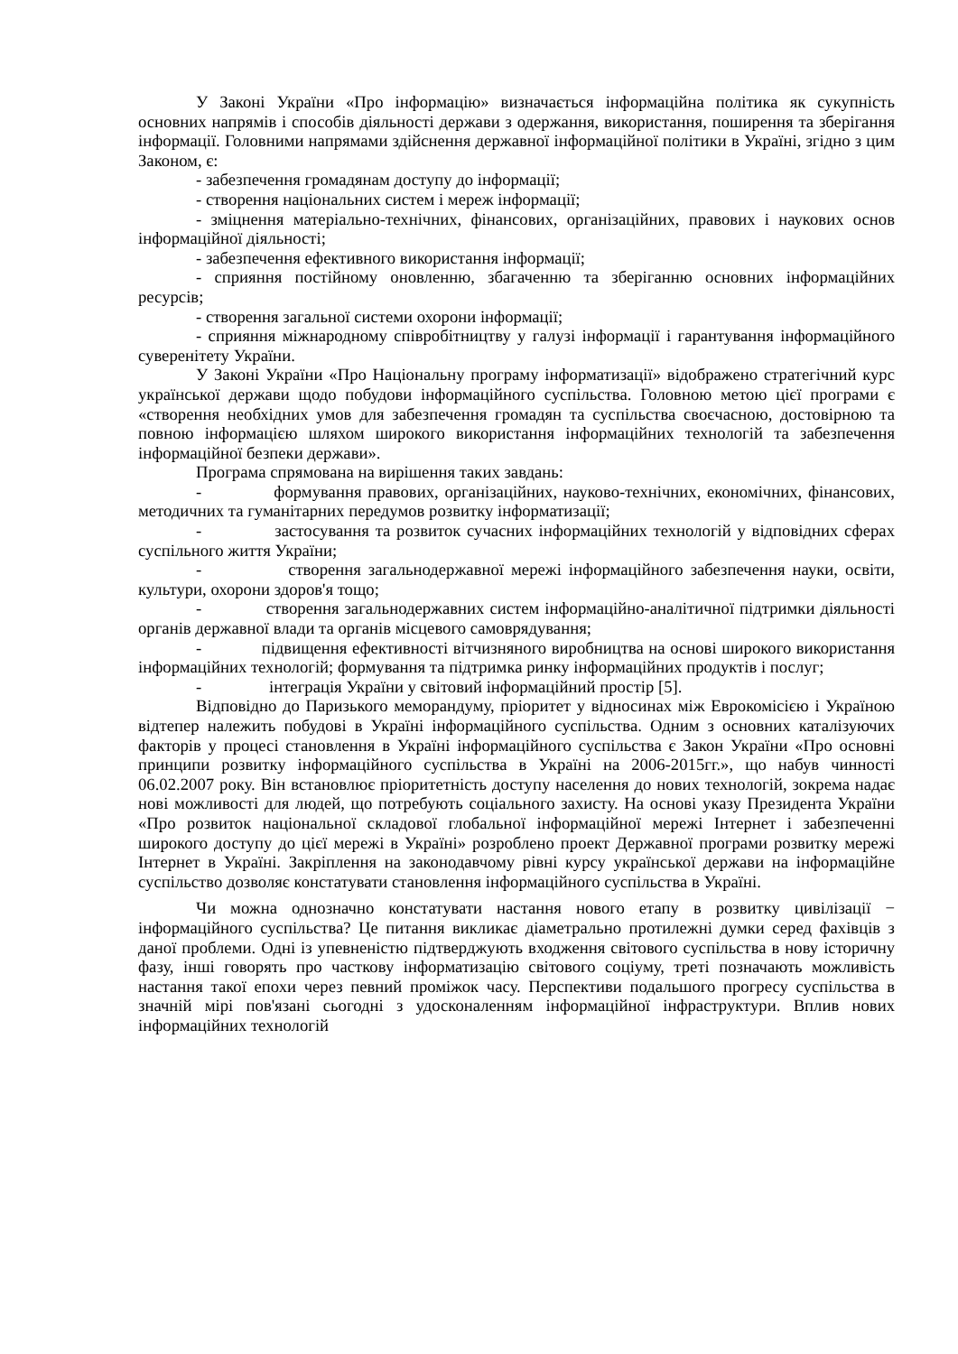У Законі України «Про інформацію» визначається інформаційна політика як сукупність основних напрямів і способів діяльності держави з одержання, використання, поширення та зберігання інформації. Головними напрямами здійснення державної інформаційної політики в Україні, згідно з цим Законом, є:
- забезпечення громадянам доступу до інформації;
- створення національних систем і мереж інформації;
- зміцнення матеріально-технічних, фінансових, організаційних, правових і наукових основ інформаційної діяльності;
- забезпечення ефективного використання інформації;
- сприяння постійному оновленню, збагаченню та зберіганню основних інформаційних ресурсів;
- створення загальної системи охорони інформації;
- сприяння міжнародному співробітництву у галузі інформації і гарантування інформаційного суверенітету України.
У Законі України «Про Національну програму інформатизації» відображено стратегічний курс української держави щодо побудови інформаційного суспільства. Головною метою цієї програми є «створення необхідних умов для забезпечення громадян та суспільства своєчасною, достовірною та повною інформацією шляхом широкого використання інформаційних технологій та забезпечення інформаційної безпеки держави».
Програма спрямована на вирішення таких завдань:
- формування правових, організаційних, науково-технічних, економічних, фінансових, методичних та гуманітарних передумов розвитку інформатизації;
- застосування та розвиток сучасних інформаційних технологій у відповідних сферах суспільного життя України;
- створення загальнодержавної мережі інформаційного забезпечення науки, освіти, культури, охорони здоров'я тощо;
- створення загальнодержавних систем інформаційно-аналітичної підтримки діяльності органів державної влади та органів місцевого самоврядування;
- підвищення ефективності вітчизняного виробництва на основі широкого використання інформаційних технологій; формування та підтримка ринку інформаційних продуктів і послуг;
- інтеграція України у світовий інформаційний простір [5].
Відповідно до Паризького меморандуму, пріоритет у відносинах між Еврокомісією і Україною відтепер належить побудові в Україні інформаційного суспільства. Одним з основних каталізуючих факторів у процесі становлення в Україні інформаційного суспільства є Закон України «Про основні принципи розвитку інформаційного суспільства в Україні на 2006-2015гг.», що набув чинності 06.02.2007 року. Він встановлює пріоритетність доступу населення до нових технологій, зокрема надає нові можливості для людей, що потребують соціального захисту. На основі указу Президента України «Про розвиток національної складової глобальної інформаційної мережі Інтернет і забезпеченні широкого доступу до цієї мережі в Україні» розроблено проект Державної програми розвитку мережі Інтернет в Україні. Закріплення на законодавчому рівні курсу української держави на інформаційне суспільство дозволяє констатувати становлення інформаційного суспільства в Україні.
Чи можна однозначно констатувати настання нового етапу в розвитку цивілізації − інформаційного суспільства? Це питання викликає діаметрально протилежні думки серед фахівців з даної проблеми. Одні із упевненістю підтверджують входження світового суспільства в нову історичну фазу, інші говорять про часткову інформатизацію світового соціуму, треті позначають можливість настання такої епохи через певний проміжок часу. Перспективи подальшого прогресу суспільства в значній мірі пов'язані сьогодні з удосконаленням інформаційної інфраструктури. Вплив нових інформаційних технологій